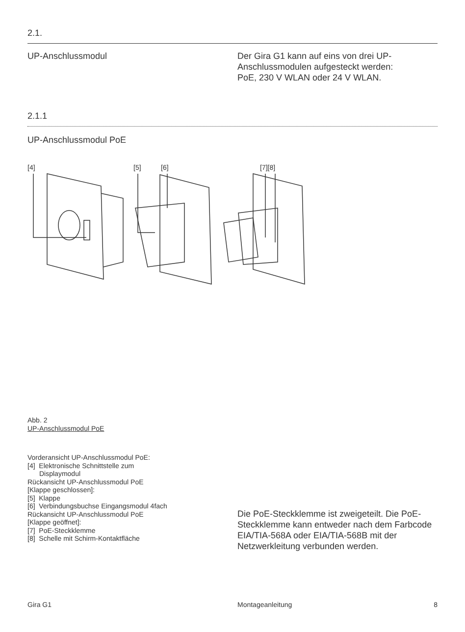2.1.
UP-Anschlussmodul Der Gira G1 kann auf eins von drei UP-Anschlussmodulen aufgesteckt werden: PoE, 230 V WLAN oder 24 V WLAN.
2.1.1
UP-Anschlussmodul PoE
[4]
[5]
[6]
[7][8]
Abb. 2
UP-Anschlussmodul PoE
Vorderansicht UP-Anschlussmodul PoE:
[4] Elektronische Schnittstelle zum
Displaymodul
Rückansicht UP-Anschlussmodul PoE
[Klappe geschlossen]:
[5] Klappe
[6] Verbindungsbuchse Eingangsmodul 4fach
Rückansicht UP-Anschlussmodul PoE
[Klappe geöffnet]:
[7] PoE-Steckklemme
[8] Schelle mit Schirm-Kontaktfläche
Die PoE-Steckklemme ist zweigeteilt. Die PoE-Steckklemme kann entweder nach dem Farbcode EIA/TIA-568A oder EIA/TIA-568B mit der Netzwerk­leitung verbunden werden.
Gira G1 Montageanleitung 8